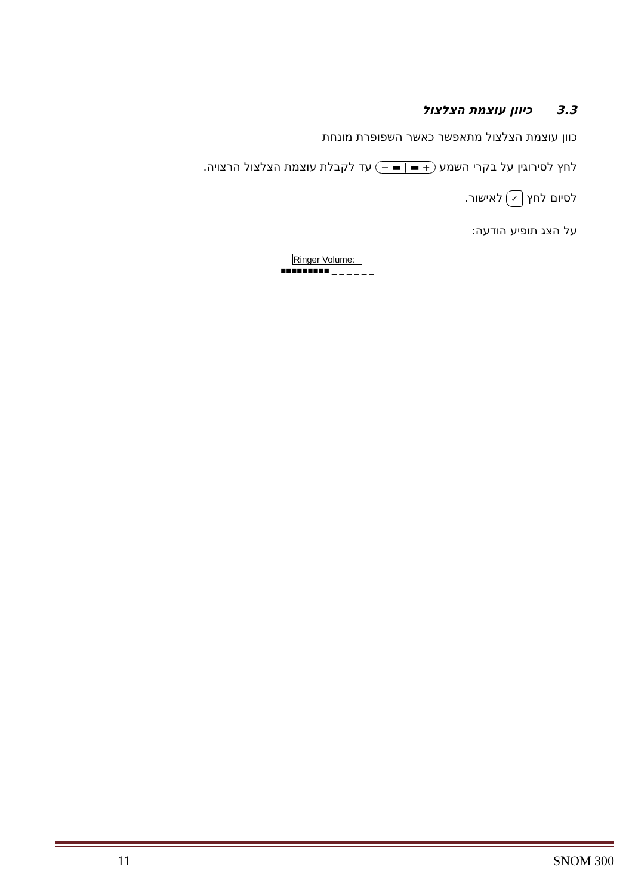3.3כיוון עוצמת הצלצול
כוון עוצמת הצלצול מתאפשר כאשר השפופרת מונחת
לחץ לסירוגין על בקרי השמע − ▬ | ▬ + עד לקבלת עוצמת הצלצול הרצויה.
לסיום לחץ ✓ לאישור.
על הצג תופיע הודעה:
Ringer Volume:
■■■■■■■■■ _ _ _ _ _ _
11 SNOM 300